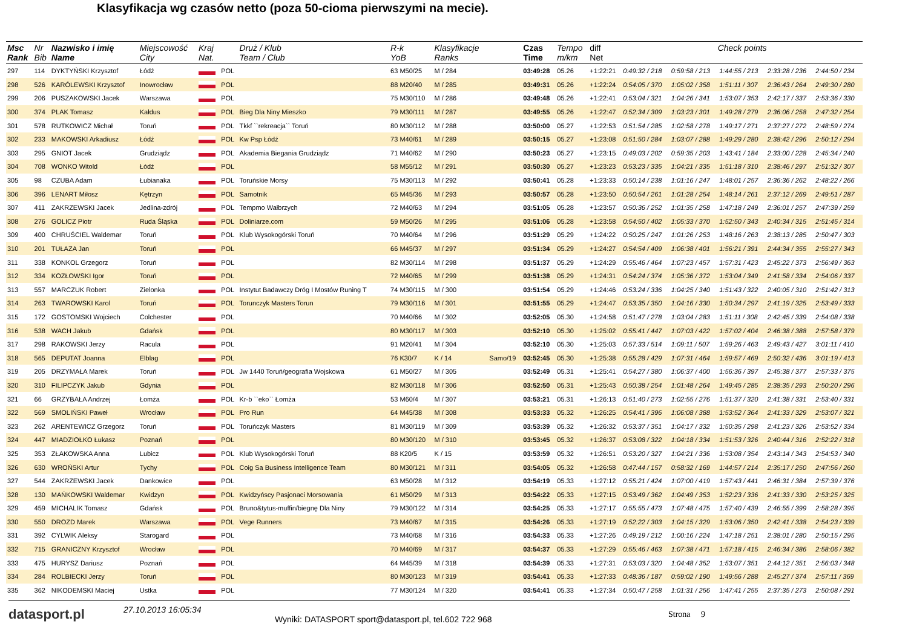Klasyfikacja wg czasów netto (poza 50-cioma pierwszymi na mecie).
| Msc Rank | Nr Bib | Nazwisko i imię Name | Miejscowość City | Kraj Nat. | | Druż / Klub Team / Club | R-k YoB | Klasyfikacje Ranks | | Czas Time | Tempo m/km | diff Net | Check points | | | | |
| --- | --- | --- | --- | --- | --- | --- | --- | --- | --- | --- | --- | --- | --- | --- | --- | --- | --- |
| 297 | 114 | DYKTYŃSKI Krzysztof | Łódź | | POL | | 63 M50/25 | M / 284 | | 03:49:28 | 05.26 | +1:22:21 | 0:49:32 / 218 | 0:59:58 / 213 | 1:44:55 / 213 | 2:33:28 / 236 | 2:44:50 / 234 |
| 298 | 526 | KARÓLEWSKI Krzysztof | Inowrocław | | POL | | 88 M20/40 | M / 285 | | 03:49:31 | 05.26 | +1:22:24 | 0:54:05 / 370 | 1:05:02 / 358 | 1:51:11 / 307 | 2:36:43 / 264 | 2:49:30 / 280 |
| 299 | 206 | PUSZAKOWSKI Jacek | Warszawa | | POL | | 75 M30/110 | M / 286 | | 03:49:48 | 05.26 | +1:22:41 | 0:53:04 / 321 | 1:04:26 / 341 | 1:53:07 / 353 | 2:42:17 / 337 | 2:53:36 / 330 |
| 300 | 374 | PLAK Tomasz | Kałdus | | POL | Bieg Dla Niny Mieszko | 79 M30/111 | M / 287 | | 03:49:55 | 05.26 | +1:22:47 | 0:52:34 / 309 | 1:03:23 / 301 | 1:49:28 / 279 | 2:36:06 / 258 | 2:47:32 / 254 |
| 301 | 578 | RUTKOWICZ Michał | Toruń | | POL | Tkkf ``rekreacja`` Toruń | 80 M30/112 | M / 288 | | 03:50:00 | 05.27 | +1:22:53 | 0:51:54 / 285 | 1:02:58 / 278 | 1:49:17 / 271 | 2:37:27 / 272 | 2:48:59 / 274 |
| 302 | 233 | MAKOWSKI Arkadiusz | Łódź | | POL | Kw Psp Łódź | 73 M40/61 | M / 289 | | 03:50:15 | 05.27 | +1:23:08 | 0:51:50 / 284 | 1:03:07 / 288 | 1:49:29 / 280 | 2:38:42 / 296 | 2:50:12 / 294 |
| 303 | 295 | GNIOT Jacek | Grudziądz | | POL | Akademia Biegania Grudziądz | 71 M40/62 | M / 290 | | 03:50:23 | 05.27 | +1:23:15 | 0:49:03 / 202 | 0:59:35 / 203 | 1:43:41 / 184 | 2:33:00 / 228 | 2:45:34 / 240 |
| 304 | 708 | WONKO Witold | Łódź | | POL | | 58 M55/12 | M / 291 | | 03:50:30 | 05.27 | +1:23:23 | 0:53:23 / 335 | 1:04:21 / 335 | 1:51:18 / 310 | 2:38:46 / 297 | 2:51:32 / 307 |
| 305 | 98 | CZUBA Adam | Łubianaka | | POL | Toruńskie Morsy | 75 M30/113 | M / 292 | | 03:50:41 | 05.28 | +1:23:33 | 0:50:14 / 238 | 1:01:16 / 247 | 1:48:01 / 257 | 2:36:36 / 262 | 2:48:22 / 266 |
| 306 | 396 | LENART Miłosz | Kętrzyn | | POL | Samotnik | 65 M45/36 | M / 293 | | 03:50:57 | 05.28 | +1:23:50 | 0:50:54 / 261 | 1:01:28 / 254 | 1:48:14 / 261 | 2:37:12 / 269 | 2:49:51 / 287 |
| 307 | 411 | ZAKRZEWSKI Jacek | Jedlina-zdrój | | POL | Tempmo Wałbrzych | 72 M40/63 | M / 294 | | 03:51:05 | 05.28 | +1:23:57 | 0:50:36 / 252 | 1:01:35 / 258 | 1:47:18 / 249 | 2:36:01 / 257 | 2:47:39 / 259 |
| 308 | 276 | GOLICZ Piotr | Ruda Śląska | | POL | Doliniarze.com | 59 M50/26 | M / 295 | | 03:51:06 | 05.28 | +1:23:58 | 0:54:50 / 402 | 1:05:33 / 370 | 1:52:50 / 343 | 2:40:34 / 315 | 2:51:45 / 314 |
| 309 | 400 | CHRUŚCIEL Waldemar | Toruń | | POL | Klub Wysokogórski Toruń | 70 M40/64 | M / 296 | | 03:51:29 | 05.29 | +1:24:22 | 0:50:25 / 247 | 1:01:26 / 253 | 1:48:16 / 263 | 2:38:13 / 285 | 2:50:47 / 303 |
| 310 | 201 | TUŁAZA Jan | Toruń | | POL | | 66 M45/37 | M / 297 | | 03:51:34 | 05.29 | +1:24:27 | 0:54:54 / 409 | 1:06:38 / 401 | 1:56:21 / 391 | 2:44:34 / 355 | 2:55:27 / 343 |
| 311 | 338 | KONKOL Grzegorz | Toruń | | POL | | 82 M30/114 | M / 298 | | 03:51:37 | 05.29 | +1:24:29 | 0:55:46 / 464 | 1:07:23 / 457 | 1:57:31 / 423 | 2:45:22 / 373 | 2:56:49 / 363 |
| 312 | 334 | KOZŁOWSKI Igor | Toruń | | POL | | 72 M40/65 | M / 299 | | 03:51:38 | 05.29 | +1:24:31 | 0:54:24 / 374 | 1:05:36 / 372 | 1:53:04 / 349 | 2:41:58 / 334 | 2:54:06 / 337 |
| 313 | 557 | MARCZUK Robert | Zielonka | | POL | Instytut Badawczy Dróg I Mostów Runing T | 74 M30/115 | M / 300 | | 03:51:54 | 05.29 | +1:24:46 | 0:53:24 / 336 | 1:04:25 / 340 | 1:51:43 / 322 | 2:40:05 / 310 | 2:51:42 / 313 |
| 314 | 263 | TWAROWSKI Karol | Toruń | | POL | Torunczyk Masters Torun | 79 M30/116 | M / 301 | | 03:51:55 | 05.29 | +1:24:47 | 0:53:35 / 350 | 1:04:16 / 330 | 1:50:34 / 297 | 2:41:19 / 325 | 2:53:49 / 333 |
| 315 | 172 | GOSTOMSKI Wojciech | Colchester | | POL | | 70 M40/66 | M / 302 | | 03:52:05 | 05.30 | +1:24:58 | 0:51:47 / 278 | 1:03:04 / 283 | 1:51:11 / 308 | 2:42:45 / 339 | 2:54:08 / 338 |
| 316 | 538 | WACH Jakub | Gdańsk | | POL | | 80 M30/117 | M / 303 | | 03:52:10 | 05.30 | +1:25:02 | 0:55:41 / 447 | 1:07:03 / 422 | 1:57:02 / 404 | 2:46:38 / 388 | 2:57:58 / 379 |
| 317 | 298 | RAKOWSKI Jerzy | Racula | | POL | | 91 M20/41 | M / 304 | | 03:52:10 | 05.30 | +1:25:03 | 0:57:33 / 514 | 1:09:11 / 507 | 1:59:26 / 463 | 2:49:43 / 427 | 3:01:11 / 410 |
| 318 | 565 | DEPUTAT Joanna | Elblag | | POL | | 76 K30/7 | K / 14 | Samo/19 | 03:52:45 | 05.30 | +1:25:38 | 0:55:28 / 429 | 1:07:31 / 464 | 1:59:57 / 469 | 2:50:32 / 436 | 3:01:19 / 413 |
| 319 | 205 | DRZYMAŁA Marek | Toruń | | POL | Jw 1440 Toruń/geografia Wojskowa | 61 M50/27 | M / 305 | | 03:52:49 | 05.31 | +1:25:41 | 0:54:27 / 380 | 1:06:37 / 400 | 1:56:36 / 397 | 2:45:38 / 377 | 2:57:33 / 375 |
| 320 | 310 | FILIPCZYK Jakub | Gdynia | | POL | | 82 M30/118 | M / 306 | | 03:52:50 | 05.31 | +1:25:43 | 0:50:38 / 254 | 1:01:48 / 264 | 1:49:45 / 285 | 2:38:35 / 293 | 2:50:20 / 296 |
| 321 | 66 | GRZYBAŁA Andrzej | Łomża | | POL | Kr-b ``eko`` Łomża | 53 M60/4 | M / 307 | | 03:53:21 | 05.31 | +1:26:13 | 0:51:40 / 273 | 1:02:55 / 276 | 1:51:37 / 320 | 2:41:38 / 331 | 2:53:40 / 331 |
| 322 | 569 | SMOLIŃSKI Paweł | Wrocław | | POL | Pro Run | 64 M45/38 | M / 308 | | 03:53:33 | 05.32 | +1:26:25 | 0:54:41 / 396 | 1:06:08 / 388 | 1:53:52 / 364 | 2:41:33 / 329 | 2:53:07 / 321 |
| 323 | 262 | ARENTEWICZ Grzegorz | Toruń | | POL | Toruńczyk Masters | 81 M30/119 | M / 309 | | 03:53:39 | 05.32 | +1:26:32 | 0:53:37 / 351 | 1:04:17 / 332 | 1:50:35 / 298 | 2:41:23 / 326 | 2:53:52 / 334 |
| 324 | 447 | MIADZIOŁKO Łukasz | Poznań | | POL | | 80 M30/120 | M / 310 | | 03:53:45 | 05.32 | +1:26:37 | 0:53:08 / 322 | 1:04:18 / 334 | 1:51:53 / 326 | 2:40:44 / 316 | 2:52:22 / 318 |
| 325 | 353 | ZŁAKOWSKA Anna | Lubicz | | POL | Klub Wysokogórski Toruń | 88 K20/5 | K / 15 | | 03:53:59 | 05.32 | +1:26:51 | 0:53:20 / 327 | 1:04:21 / 336 | 1:53:08 / 354 | 2:43:14 / 343 | 2:54:53 / 340 |
| 326 | 630 | WROŃSKI Artur | Tychy | | POL | Coig Sa Business Intelligence Team | 80 M30/121 | M / 311 | | 03:54:05 | 05.32 | +1:26:58 | 0:47:44 / 157 | 0:58:32 / 169 | 1:44:57 / 214 | 2:35:17 / 250 | 2:47:56 / 260 |
| 327 | 544 | ZAKRZEWSKI Jacek | Dankowice | | POL | | 63 M50/28 | M / 312 | | 03:54:19 | 05.33 | +1:27:12 | 0:55:21 / 424 | 1:07:00 / 419 | 1:57:43 / 441 | 2:46:31 / 384 | 2:57:39 / 376 |
| 328 | 130 | MAŃKOWSKI Waldemar | Kwidzyn | | POL | Kwidzyńscy Pasjonaci Morsowania | 61 M50/29 | M / 313 | | 03:54:22 | 05.33 | +1:27:15 | 0:53:49 / 362 | 1:04:49 / 353 | 1:52:23 / 336 | 2:41:33 / 330 | 2:53:25 / 325 |
| 329 | 459 | MICHALIK Tomasz | Gdańsk | | POL | Bruno&tytus-muffin/biegnę Dla Niny | 79 M30/122 | M / 314 | | 03:54:25 | 05.33 | +1:27:17 | 0:55:55 / 473 | 1:07:48 / 475 | 1:57:40 / 439 | 2:46:55 / 399 | 2:58:28 / 395 |
| 330 | 550 | DROZD Marek | Warszawa | | POL | Vege Runners | 73 M40/67 | M / 315 | | 03:54:26 | 05.33 | +1:27:19 | 0:52:22 / 303 | 1:04:15 / 329 | 1:53:06 / 350 | 2:42:41 / 338 | 2:54:23 / 339 |
| 331 | 392 | CYLWIK Aleksy | Starogard | | POL | | 73 M40/68 | M / 316 | | 03:54:33 | 05.33 | +1:27:26 | 0:49:19 / 212 | 1:00:16 / 224 | 1:47:18 / 251 | 2:38:01 / 280 | 2:50:15 / 295 |
| 332 | 715 | GRANICZNY Krzysztof | Wrocław | | POL | | 70 M40/69 | M / 317 | | 03:54:37 | 05.33 | +1:27:29 | 0:55:46 / 463 | 1:07:38 / 471 | 1:57:18 / 415 | 2:46:34 / 386 | 2:58:06 / 382 |
| 333 | 475 | HURYSZ Dariusz | Poznań | | POL | | 64 M45/39 | M / 318 | | 03:54:39 | 05.33 | +1:27:31 | 0:53:03 / 320 | 1:04:48 / 352 | 1:53:07 / 351 | 2:44:12 / 351 | 2:56:03 / 348 |
| 334 | 284 | ROLBIECKI Jerzy | Toruń | | POL | | 80 M30/123 | M / 319 | | 03:54:41 | 05.33 | +1:27:33 | 0:48:36 / 187 | 0:59:02 / 190 | 1:49:56 / 288 | 2:45:27 / 374 | 2:57:11 / 369 |
| 335 | 362 | NIKODEMSKI Maciej | Ustka | | POL | | 77 M30/124 | M / 320 | | 03:54:41 | 05.33 | +1:27:34 | 0:50:47 / 258 | 1:01:31 / 256 | 1:47:41 / 255 | 2:37:35 / 273 | 2:50:08 / 291 |
datasport.pl
27.10.2013 16:05:34
Wyniki: DATASPORT sport@datasport.pl, tel.602 722 968
Strona 9